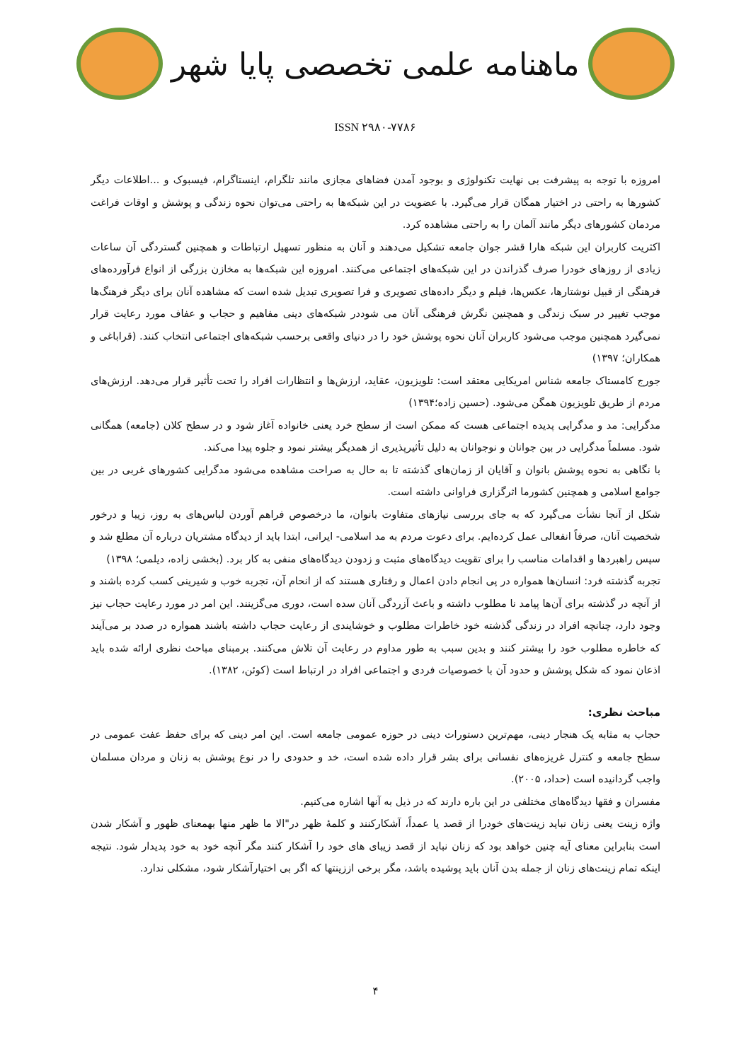ماهنامه علمی تخصصی پایا شهر
ISSN ۲۹۸۰-۷۷۸۶
امروزه با توجه به پیشرفت بی نهایت تکنولوژی و بوجود آمدن فضاهای مجازی مانند تلگرام، اینستاگرام، فیسبوک و ...اطلاعات دیگر کشورها به راحتی در اختیار همگان قرار می‌گیرد. با عضویت در این شبکه‌ها به راحتی می‌توان نحوه زندگی و پوشش و اوقات فراغت مردمان کشورهای دیگر مانند آلمان را به راحتی مشاهده کرد.
اکثریت کاربران این شبکه هارا قشر جوان جامعه تشکیل می‌دهند و آنان به منظور تسهیل ارتباطات و همچنین گستردگی آن ساعات زیادی از روزهای خودرا صرف گذراندن در این شبکه‌های اجتماعی می‌کنند. امروزه این شبکه‌ها به مخازن بزرگی از انواع فرآورده‌های فرهنگی از قبیل نوشتارها، عکس‌ها، فیلم و دیگر داده‌های تصویری و فرا تصویری تبدیل شده است که مشاهده آنان برای دیگر فرهنگ‌ها موجب تغییر در سبک زندگی و همچنین نگرش فرهنگی آنان می شوددر شبکه‌های دینی مفاهیم و حجاب و عفاف مورد رعایت قرار نمی‌گیرد همچنین موجب می‌شود کاربران آنان نحوه پوشش خود را در دنیای واقعی برحسب شبکه‌های اجتماعی انتخاب کنند. (قراباغی و همکاران؛ ۱۳۹۷)
جورج کامستاک جامعه شناس امریکایی معتقد است: تلویزیون، عقاید، ارزش‌ها و انتظارات افراد را تحت تأثیر قرار می‌دهد. ارزش‌های مردم از طریق تلویزیون همگن می‌شود. (حسین زاده؛۱۳۹۴)
مدگرایی: مد و مدگرایی پدیده اجتماعی هست که ممکن است از سطح خرد یعنی خانواده آغاز شود و در سطح کلان (جامعه) همگانی شود. مسلماً مدگرایی در بین جوانان و نوجوانان به دلیل تأثیرپذیری از همدیگر بیشتر نمود و جلوه پیدا می‌کند.
با نگاهی به نحوه پوشش بانوان و آقایان از زمان‌های گذشته تا به حال به صراحت مشاهده می‌شود مدگرایی کشورهای غربی در بین جوامع اسلامی و همچنین کشورما اثرگزاری فراوانی داشته است.
شکل از آنجا نشأت می‌گیرد که به جای بررسی نیازهای متفاوت بانوان، ما درخصوص فراهم آوردن لباس‌های به روز، زیبا و درخور شخصیت آنان، صرفاً انفعالی عمل کرده‌ایم. برای دعوت مردم به مد اسلامی- ایرانی، ابتدا باید از دیدگاه مشتریان درباره آن مطلع شد و سپس راهبردها و اقدامات مناسب را برای تقویت دیدگاه‌های مثبت و زدودن دیدگاه‌های منفی به کار برد. (بخشی زاده، دیلمی؛ ۱۳۹۸)
تجربه گذشته فرد: انسان‌ها همواره در پی انجام دادن اعمال و رفتاری هستند که از انحام آن، تجربه خوب و شیرینی کسب کرده باشند و از آنچه در گذشته برای آن‌ها پیامد نا مطلوب داشته و باعث آزردگی آنان سده است، دوری می‌گزینند. این امر در مورد رعایت حجاب نیز وجود دارد، چنانچه افراد در زندگی گذشته خود خاطرات مطلوب و خوشایندی از رعایت حجاب داشته باشند همواره در صدد بر می‌آیند که خاطره مطلوب خود را بیشتر کنند و بدین سبب به طور مداوم در رعایت آن تلاش می‌کنند. برمبنای مباحث نظری ارائه شده باید اذعان نمود که شکل پوشش و حدود آن با خصوصیات فردی و اجتماعی افراد در ارتباط است (کوئن، ۱۳۸۲).
مباحث نظری:
حجاب به مثابه یک هنجار دینی، مهم‌ترین دستورات دینی در حوزه عمومی جامعه است. این امر دینی که برای حفظ عفت عمومی در سطح جامعه و کنترل غریزه‌های نفسانی برای بشر قرار داده شده است، خد و حدودی را در نوع پوشش به زنان و مردان مسلمان واجب گردانیده است (حداد، ۲۰۰۵).
مفسران و فقها دیدگاه‌های مختلفی در این باره دارند که در ذیل به آنها اشاره می‌کنیم.
واژه زینت یعنی زنان نباید زینت‌های خودرا از قصد یا عمداً، آشکارکنند و کلمهٔ ظهر در"الا ما ظهر منها بهمعنای ظهور و آشکار شدن است بنابراین معنای آیه چنین خواهد بود که زنان نباید از قصد زیبای های خود را آشکار کنند مگر آنچه خود به خود پدیدار شود. نتیجه اینکه تمام زینت‌های زنان از جمله بدن آنان باید پوشیده باشد، مگر برخی اززینتها که اگر بی اختیارآشکار شود، مشکلی ندارد.
۴